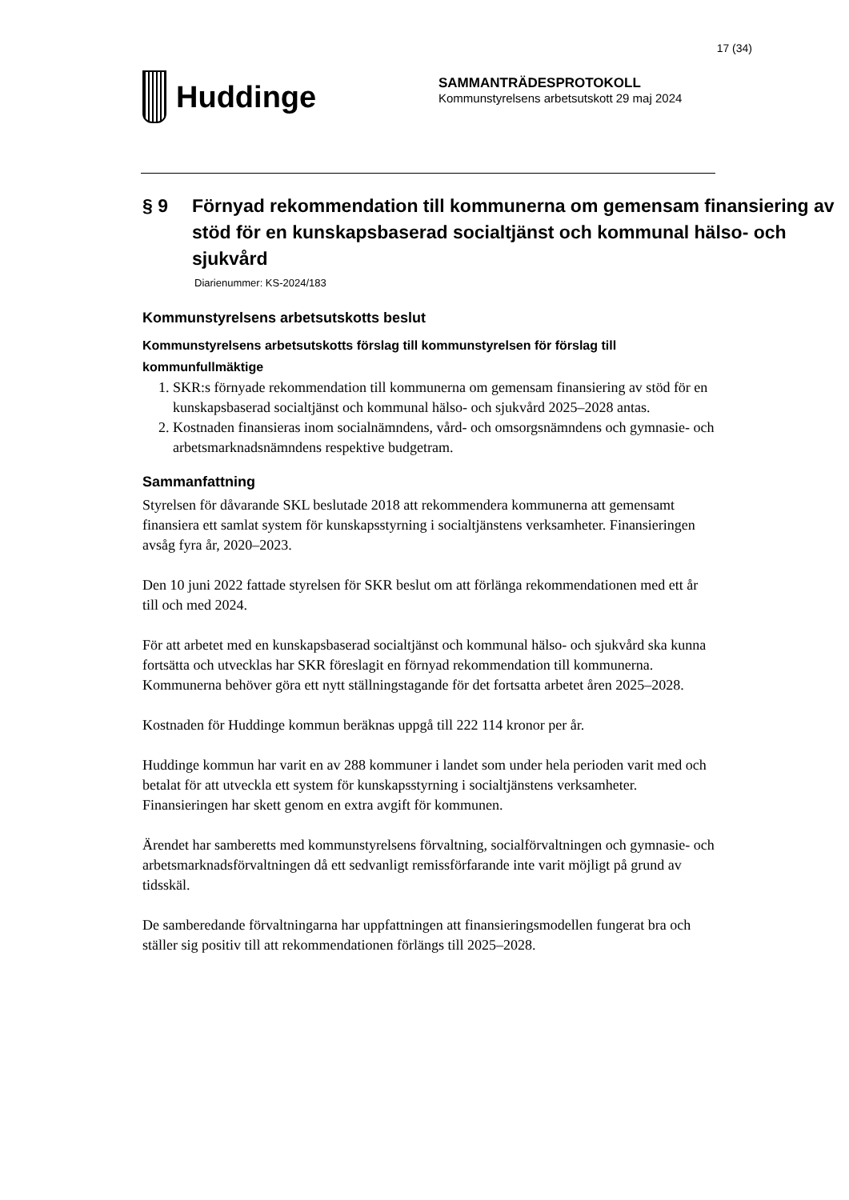17 (34)
Huddinge
SAMMANTRÄDESPROTOKOLL
Kommunstyrelsens arbetsutskott 29 maj 2024
§ 9 Förnyad rekommendation till kommunerna om gemensam finansiering av stöd för en kunskapsbaserad socialtjänst och kommunal hälso- och sjukvård
Diarienummer: KS-2024/183
Kommunstyrelsens arbetsutskotts beslut
Kommunstyrelsens arbetsutskotts förslag till kommunstyrelsen för förslag till kommunfullmäktige
1. SKR:s förnyade rekommendation till kommunerna om gemensam finansiering av stöd för en kunskapsbaserad socialtjänst och kommunal hälso- och sjukvård 2025–2028 antas.
2. Kostnaden finansieras inom socialnämndens, vård- och omsorgsnämndens och gymnasie- och arbetsmarknadsnämndens respektive budgetram.
Sammanfattning
Styrelsen för dåvarande SKL beslutade 2018 att rekommendera kommunerna att gemensamt finansiera ett samlat system för kunskapsstyrning i socialtjänstens verksamheter. Finansieringen avsåg fyra år, 2020–2023.
Den 10 juni 2022 fattade styrelsen för SKR beslut om att förlänga rekommendationen med ett år till och med 2024.
För att arbetet med en kunskapsbaserad socialtjänst och kommunal hälso- och sjukvård ska kunna fortsätta och utvecklas har SKR föreslagit en förnyad rekommendation till kommunerna. Kommunerna behöver göra ett nytt ställningstagande för det fortsatta arbetet åren 2025–2028.
Kostnaden för Huddinge kommun beräknas uppgå till 222 114 kronor per år.
Huddinge kommun har varit en av 288 kommuner i landet som under hela perioden varit med och betalat för att utveckla ett system för kunskapsstyrning i socialtjänstens verksamheter. Finansieringen har skett genom en extra avgift för kommunen.
Ärendet har samberetts med kommunstyrelsens förvaltning, socialförvaltningen och gymnasie- och arbetsmarknadsförvaltningen då ett sedvanligt remissförfarande inte varit möjligt på grund av tidsskäl.
De samberedande förvaltningarna har uppfattningen att finansieringsmodellen fungerat bra och ställer sig positiv till att rekommendationen förlängs till 2025–2028.